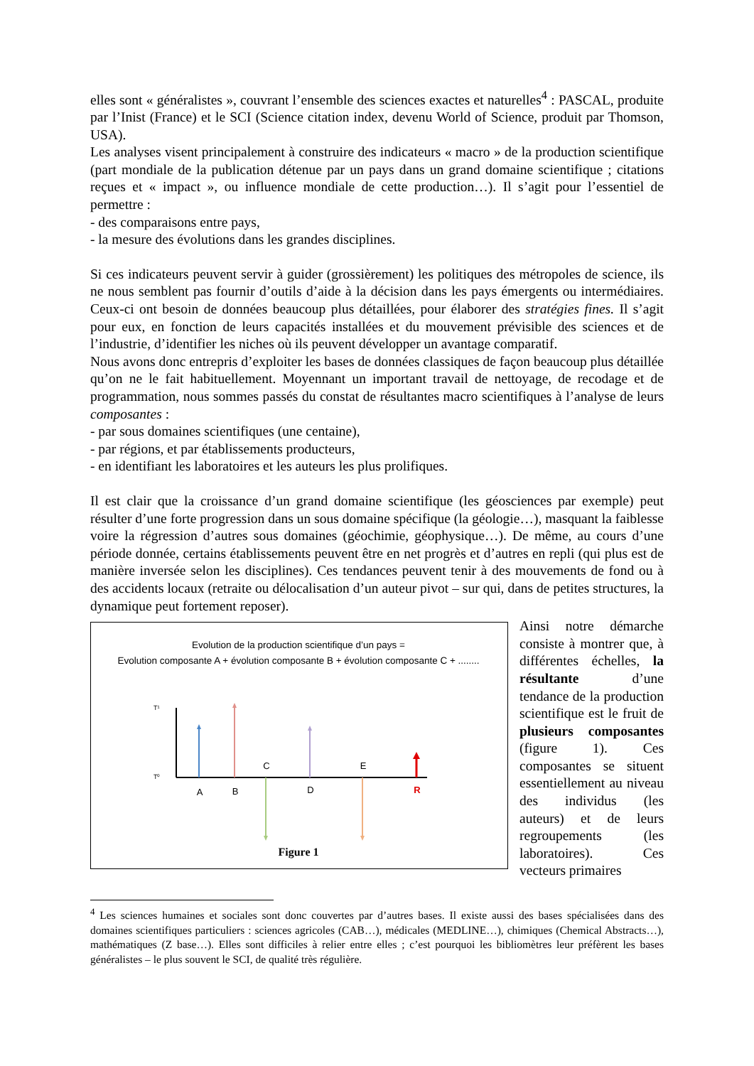elles sont « généralistes », couvrant l’ensemble des sciences exactes et naturelles<sup>4</sup> : PASCAL, produite par l’Inist (France) et le SCI (Science citation index, devenu World of Science, produit par Thomson, USA).
Les analyses visent principalement à construire des indicateurs « macro » de la production scientifique (part mondiale de la publication détenue par un pays dans un grand domaine scientifique ; citations reçues et « impact », ou influence mondiale de cette production…). Il s’agit pour l’essentiel de permettre :
- des comparaisons entre pays,
- la mesure des évolutions dans les grandes disciplines.
Si ces indicateurs peuvent servir à guider (grossièrement) les politiques des métropoles de science, ils ne nous semblent pas fournir d’outils d’aide à la décision dans les pays émergents ou intermédiaires. Ceux-ci ont besoin de données beaucoup plus détaillées, pour élaborer des stratégies fines. Il s’agit pour eux, en fonction de leurs capacités installées et du mouvement prévisible des sciences et de l’industrie, d’identifier les niches où ils peuvent développer un avantage comparatif.
Nous avons donc entrepris d’exploiter les bases de données classiques de façon beaucoup plus détaillée qu’on ne le fait habituellement. Moyennant un important travail de nettoyage, de recodage et de programmation, nous sommes passés du constat de résultantes macro scientifiques à l’analyse de leurs composantes :
- par sous domaines scientifiques (une centaine),
- par régions, et par établissements producteurs,
- en identifiant les laboratoires et les auteurs les plus prolifiques.
Il est clair que la croissance d’un grand domaine scientifique (les géosciences par exemple) peut résulter d’une forte progression dans un sous domaine spécifique (la géologie…), masquant la faiblesse voire la régression d’autres sous domaines (géochimie, géophysique…). De même, au cours d’une période donnée, certains établissements peuvent être en net progrès et d’autres en repli (qui plus est de manière inversée selon les disciplines). Ces tendances peuvent tenir à des mouvements de fond ou à des accidents locaux (retraite ou délocalisation d’un auteur pivot – sur qui, dans de petites structures, la dynamique peut fortement reposer).
Evolution de la production scientifique d’un pays =
Evolution composante A + évolution composante B + évolution composante C + ........
T¹
T⁰
C
E
A
B
D
R
Figure 1
Ainsi notre démarche consiste à montrer que, à différentes échelles, la résultante d’une tendance de la production scientifique est le fruit de plusieurs composantes (figure 1). Ces composantes se situent essentiellement au niveau des individus (les auteurs) et de leurs regroupements (les laboratoires). Ces vecteurs primaires
<sup>4</sup> Les sciences humaines et sociales sont donc couvertes par d’autres bases. Il existe aussi des bases spécialisées dans des domaines scientifiques particuliers : sciences agricoles (CAB…), médicales (MEDLINE…), chimiques (Chemical Abstracts…), mathématiques (Z base…). Elles sont difficiles à relier entre elles ; c’est pourquoi les bibliomètres leur préfèrent les bases généralistes – le plus souvent le SCI, de qualité très régulière.